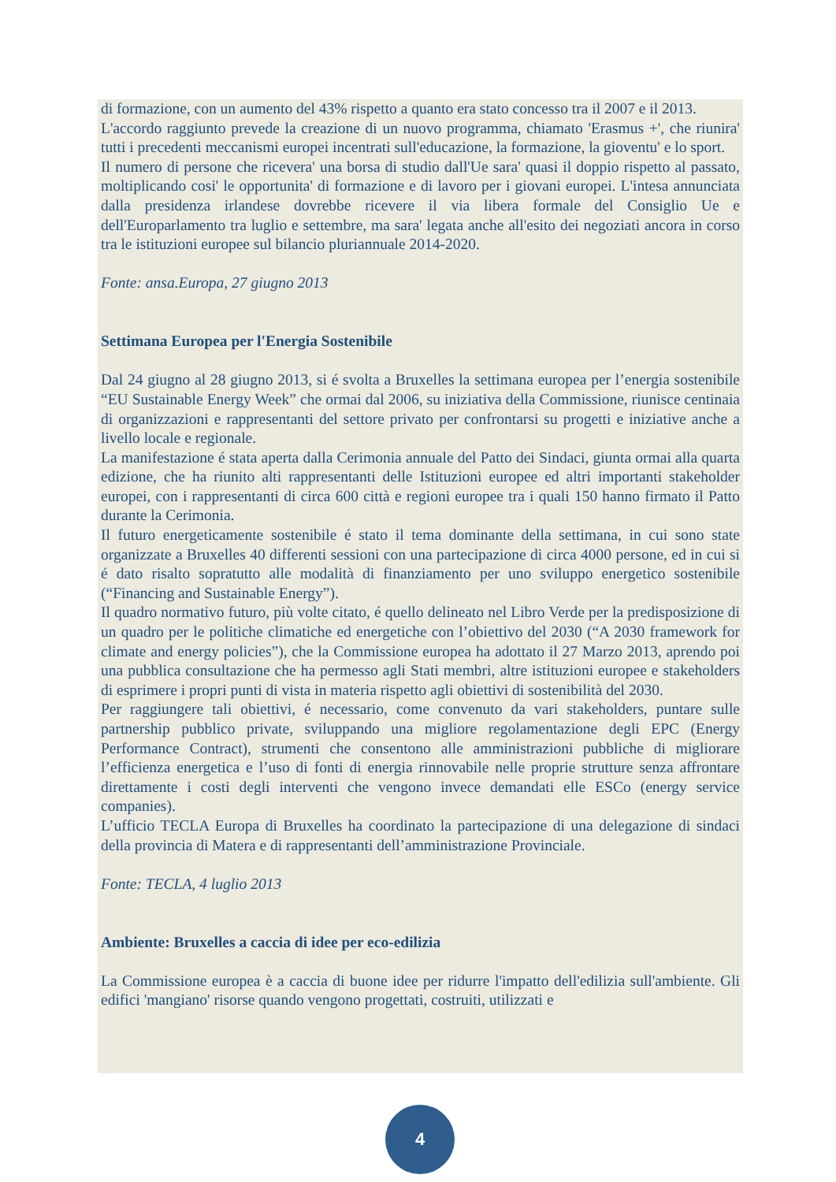di formazione, con un aumento del 43% rispetto a quanto era stato concesso tra il 2007 e il 2013.
L'accordo raggiunto prevede la creazione di un nuovo programma, chiamato 'Erasmus +', che riunira' tutti i precedenti meccanismi europei incentrati sull'educazione, la formazione, la gioventu' e lo sport.
Il numero di persone che ricevera' una borsa di studio dall'Ue sara' quasi il doppio rispetto al passato, moltiplicando cosi' le opportunita' di formazione e di lavoro per i giovani europei. L'intesa annunciata dalla presidenza irlandese dovrebbe ricevere il via libera formale del Consiglio Ue e dell'Europarlamento tra luglio e settembre, ma sara' legata anche all'esito dei negoziati ancora in corso tra le istituzioni europee sul bilancio pluriannuale 2014-2020.
Fonte: ansa.Europa, 27 giugno 2013
Settimana Europea per l'Energia Sostenibile
Dal 24 giugno al 28 giugno 2013, si é svolta a Bruxelles la settimana europea per l’energia sostenibile “EU Sustainable Energy Week” che ormai dal 2006, su iniziativa della Commissione, riunisce centinaia di organizzazioni e rappresentanti del settore privato per confrontarsi su progetti e iniziative anche a livello locale e regionale.
La manifestazione é stata aperta dalla Cerimonia annuale del Patto dei Sindaci, giunta ormai alla quarta edizione, che ha riunito alti rappresentanti delle Istituzioni europee ed altri importanti stakeholder europei, con i rappresentanti di circa 600 città e regioni europee tra i quali 150 hanno firmato il Patto durante la Cerimonia.
Il futuro energeticamente sostenibile é stato il tema dominante della settimana, in cui sono state organizzate a Bruxelles 40 differenti sessioni con una partecipazione di circa 4000 persone, ed in cui si é dato risalto sopratutto alle modalità di finanziamento per uno sviluppo energetico sostenibile (“Financing and Sustainable Energy”).
Il quadro normativo futuro, più volte citato, é quello delineato nel Libro Verde per la predisposizione di un quadro per le politiche climatiche ed energetiche con l’obiettivo del 2030 (“A 2030 framework for climate and energy policies”), che la Commissione europea ha adottato il 27 Marzo 2013, aprendo poi una pubblica consultazione che ha permesso agli Stati membri, altre istituzioni europee e stakeholders di esprimere i propri punti di vista in materia rispetto agli obiettivi di sostenibilità del 2030.
Per raggiungere tali obiettivi, é necessario, come convenuto da vari stakeholders, puntare sulle partnership pubblico private, sviluppando una migliore regolamentazione degli EPC (Energy Performance Contract), strumenti che consentono alle amministrazioni pubbliche di migliorare l’efficienza energetica e l’uso di fonti di energia rinnovabile nelle proprie strutture senza affrontare direttamente i costi degli interventi che vengono invece demandati elle ESCo (energy service companies).
L’ufficio TECLA Europa di Bruxelles ha coordinato la partecipazione di una delegazione di sindaci della provincia di Matera e di rappresentanti dell’amministrazione Provinciale.
Fonte: TECLA, 4 luglio 2013
Ambiente: Bruxelles a caccia di idee per eco-edilizia
La Commissione europea è a caccia di buone idee per ridurre l'impatto dell'edilizia sull'ambiente. Gli edifici 'mangiano' risorse quando vengono progettati, costruiti, utilizzati e
4